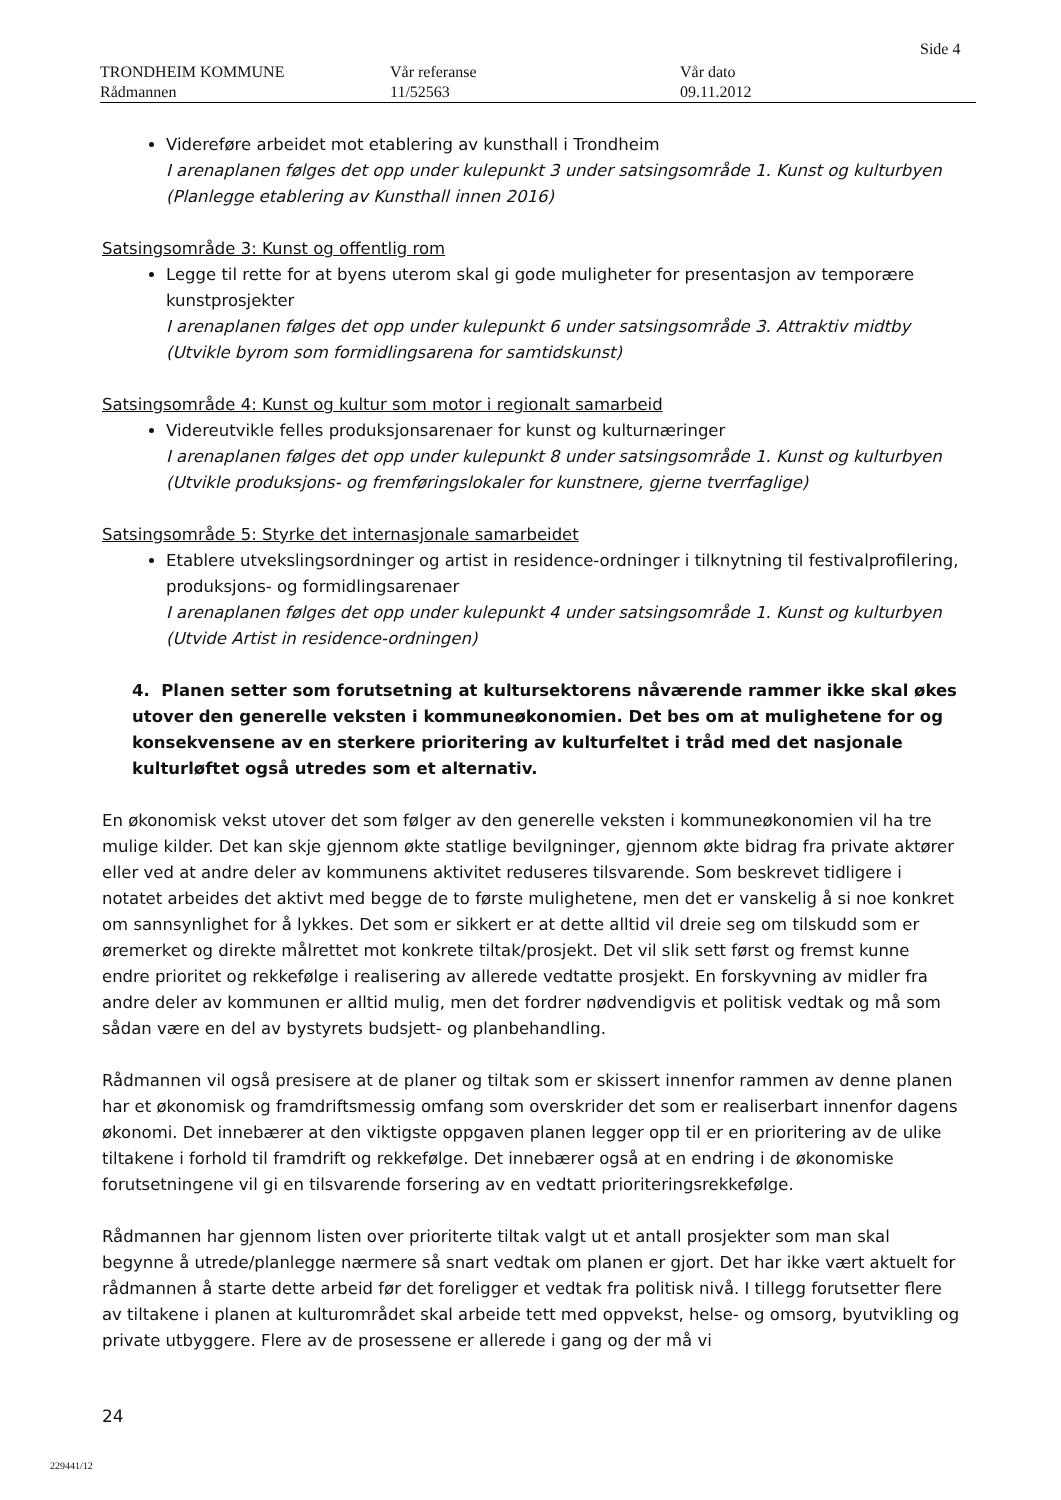Side 4
TRONDHEIM KOMMUNE
Rådmannen
Vår referanse
11/52563
Vår dato
09.11.2012
Videreføre arbeidet mot etablering av kunsthall i Trondheim
I arenaplanen følges det opp under kulepunkt 3 under satsingsområde 1. Kunst og kulturbyen (Planlegge etablering av Kunsthall innen 2016)
Satsingsområde 3: Kunst og offentlig rom
Legge til rette for at byens uterom skal gi gode muligheter for presentasjon av temporære kunstprosjekter
I arenaplanen følges det opp under kulepunkt 6 under satsingsområde 3. Attraktiv midtby (Utvikle byrom som formidlingsarena for samtidskunst)
Satsingsområde 4: Kunst og kultur som motor i regionalt samarbeid
Videreutvikle felles produksjonsarenaer for kunst og kulturnæringer
I arenaplanen følges det opp under kulepunkt 8 under satsingsområde 1. Kunst og kulturbyen (Utvikle produksjons- og fremføringslokaler for kunstnere, gjerne tverrfaglige)
Satsingsområde 5: Styrke det internasjonale samarbeidet
Etablere utvekslingsordninger og artist in residence-ordninger i tilknytning til festivalprofilering, produksjons- og formidlingsarenaer
I arenaplanen følges det opp under kulepunkt 4 under satsingsområde 1. Kunst og kulturbyen (Utvide Artist in residence-ordningen)
4. Planen setter som forutsetning at kultursektorens nåværende rammer ikke skal økes utover den generelle veksten i kommuneøkonomien. Det bes om at mulighetene for og konsekvensene av en sterkere prioritering av kulturfeltet i tråd med det nasjonale kulturløftet også utredes som et alternativ.
En økonomisk vekst utover det som følger av den generelle veksten i kommuneøkonomien vil ha tre mulige kilder. Det kan skje gjennom økte statlige bevilgninger, gjennom økte bidrag fra private aktører eller ved at andre deler av kommunens aktivitet reduseres tilsvarende. Som beskrevet tidligere i notatet arbeides det aktivt med begge de to første mulighetene, men det er vanskelig å si noe konkret om sannsynlighet for å lykkes. Det som er sikkert er at dette alltid vil dreie seg om tilskudd som er øremerket og direkte målrettet mot konkrete tiltak/prosjekt. Det vil slik sett først og fremst kunne endre prioritet og rekkefølge i realisering av allerede vedtatte prosjekt. En forskyvning av midler fra andre deler av kommunen er alltid mulig, men det fordrer nødvendigvis et politisk vedtak og må som sådan være en del av bystyrets budsjett- og planbehandling.
Rådmannen vil også presisere at de planer og tiltak som er skissert innenfor rammen av denne planen har et økonomisk og framdriftsmessig omfang som overskrider det som er realiserbart innenfor dagens økonomi. Det innebærer at den viktigste oppgaven planen legger opp til er en prioritering av de ulike tiltakene i forhold til framdrift og rekkefølge. Det innebærer også at en endring i de økonomiske forutsetningene vil gi en tilsvarende forsering av en vedtatt prioriteringsrekkefølge.
Rådmannen har gjennom listen over prioriterte tiltak valgt ut et antall prosjekter som man skal begynne å utrede/planlegge nærmere så snart vedtak om planen er gjort. Det har ikke vært aktuelt for rådmannen å starte dette arbeid før det foreligger et vedtak fra politisk nivå. I tillegg forutsetter flere av tiltakene i planen at kulturområdet skal arbeide tett med oppvekst, helse- og omsorg, byutvikling og private utbyggere. Flere av de prosessene er allerede i gang og der må vi
24
229441/12